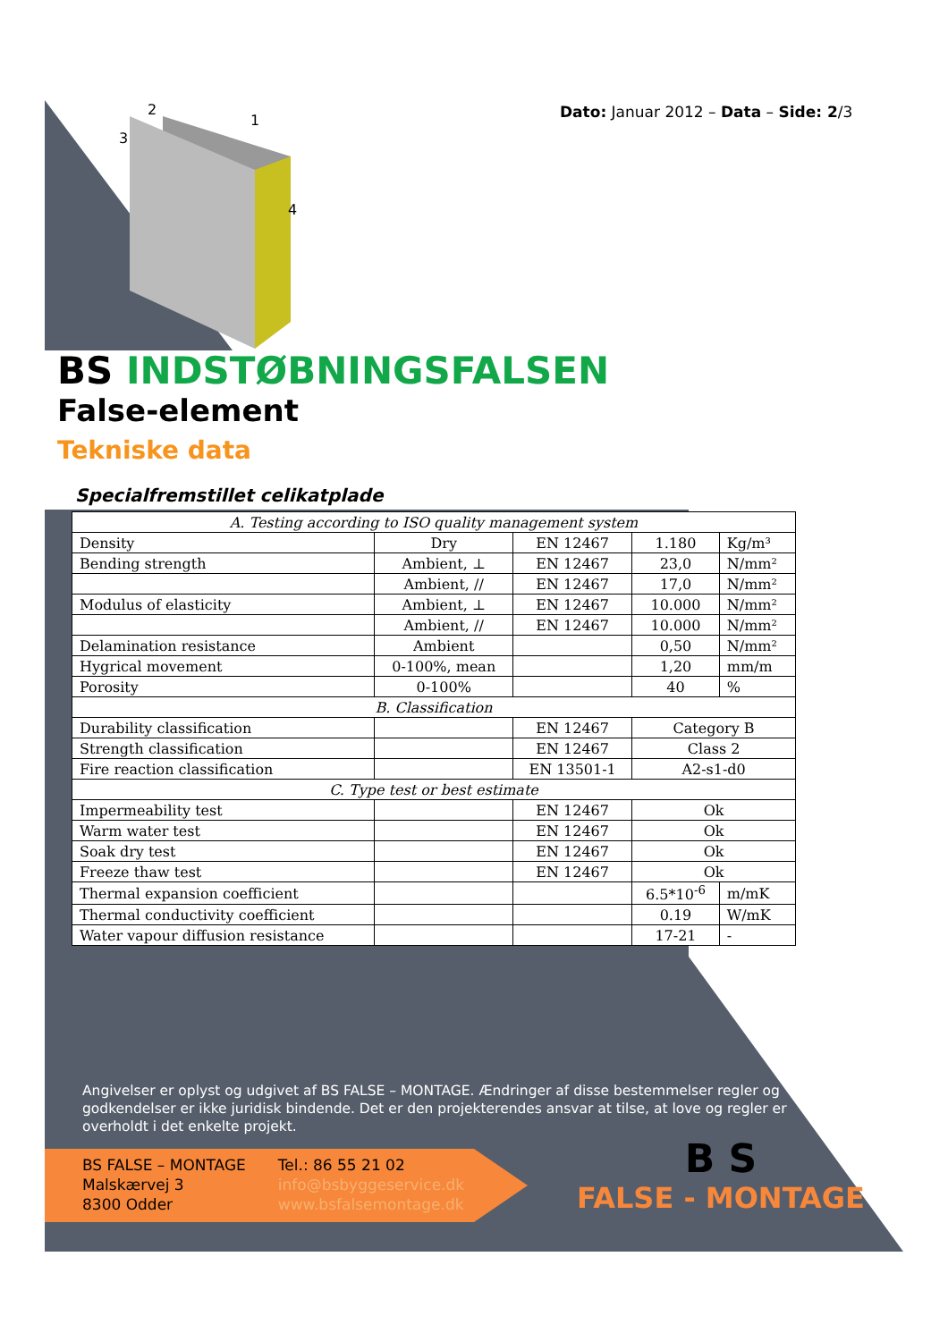Dato: Januar 2012 – Data – Side: 2/3
2
1
3
4
BS INDSTØBNINGSFALSEN
False-element
Tekniske data
Specialfremstillet celikatplade
| A. Testing according to ISO quality management system | | | | |
| Density | Dry | EN 12467 | 1.180 | Kg/m³ |
| Bending strength | Ambient, ⊥ | EN 12467 | 23,0 | N/mm² |
| | Ambient, // | EN 12467 | 17,0 | N/mm² |
| Modulus of elasticity | Ambient, ⊥ | EN 12467 | 10.000 | N/mm² |
| | Ambient, // | EN 12467 | 10.000 | N/mm² |
| Delamination resistance | Ambient | | 0,50 | N/mm² |
| Hygrical movement | 0-100%, mean | | 1,20 | mm/m |
| Porosity | 0-100% | | 40 | % |
| B. Classification | | | | |
| Durability classification | | EN 12467 | Category B | |
| Strength classification | | EN 12467 | Class 2 | |
| Fire reaction classification | | EN 13501-1 | A2-s1-d0 | |
| C. Type test or best estimate | | | | |
| Impermeability test | | EN 12467 | Ok | |
| Warm water test | | EN 12467 | Ok | |
| Soak dry test | | EN 12467 | Ok | |
| Freeze thaw test | | EN 12467 | Ok | |
| Thermal expansion coefficient | | | 6.5*10<sup>-6</sup> | m/mK |
| Thermal conductivity coefficient | | | 0.19 | W/mK |
| Water vapour diffusion resistance | | | 17-21 | - |
Angivelser er oplyst og udgivet af BS FALSE – MONTAGE. Ændringer af disse bestemmelser regler og godkendelser er ikke juridisk bindende. Det er den projekterendes ansvar at tilse, at love og regler er overholdt i det enkelte projekt.
BS FALSE – MONTAGE
Malskærvej 3
8300 Odder
Tel.: 86 55 21 02
info@bsbyggeservice.dk
www.bsfalsemontage.dk
B S
FALSE - MONTAGE